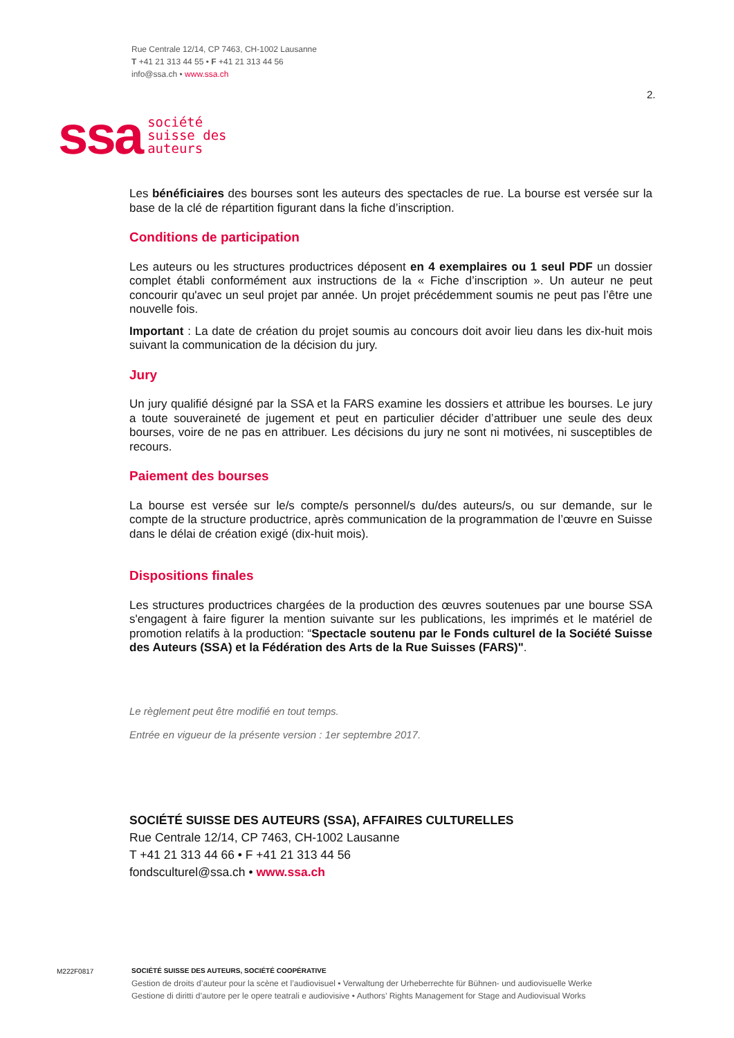Rue Centrale 12/14, CP 7463, CH-1002 Lausanne
T +41 21 313 44 55 • F +41 21 313 44 56
info@ssa.ch • www.ssa.ch
2.
ssa société
suisse des
auteurs
Les bénéficiaires des bourses sont les auteurs des spectacles de rue. La bourse est versée sur la base de la clé de répartition figurant dans la fiche d’inscription.
Conditions de participation
Les auteurs ou les structures productrices déposent en 4 exemplaires ou 1 seul PDF un dossier complet établi conformément aux instructions de la « Fiche d’inscription ». Un auteur ne peut concourir qu'avec un seul projet par année. Un projet précédemment soumis ne peut pas l’être une nouvelle fois.
Important : La date de création du projet soumis au concours doit avoir lieu dans les dix-huit mois suivant la communication de la décision du jury.
Jury
Un jury qualifié désigné par la SSA et la FARS examine les dossiers et attribue les bourses. Le jury a toute souveraineté de jugement et peut en particulier décider d’attribuer une seule des deux bourses, voire de ne pas en attribuer. Les décisions du jury ne sont ni motivées, ni susceptibles de recours.
Paiement des bourses
La bourse est versée sur le/s compte/s personnel/s du/des auteurs/s, ou sur demande, sur le compte de la structure productrice, après communication de la programmation de l’œuvre en Suisse dans le délai de création exigé (dix-huit mois).
Dispositions finales
Les structures productrices chargées de la production des œuvres soutenues par une bourse SSA s'engagent à faire figurer la mention suivante sur les publications, les imprimés et le matériel de promotion relatifs à la production: “Spectacle soutenu par le Fonds culturel de la Société Suisse des Auteurs (SSA) et la Fédération des Arts de la Rue Suisses (FARS)".
Le règlement peut être modifié en tout temps.
Entrée en vigueur de la présente version : 1er septembre 2017.
SOCIÉTÉ SUISSE DES AUTEURS (SSA), AFFAIRES CULTURELLES
Rue Centrale 12/14, CP 7463, CH-1002 Lausanne
T +41 21 313 44 66 • F +41 21 313 44 56
fondsculturel@ssa.ch • www.ssa.ch
M222F0817
SOCIÉTÉ SUISSE DES AUTEURS, SOCIÉTÉ COOPÉRATIVE
Gestion de droits d’auteur pour la scène et l’audiovisuel • Verwaltung der Urheberrechte für Bühnen- und audiovisuelle Werke
Gestione di diritti d’autore per le opere teatrali e audiovisive • Authors’ Rights Management for Stage and Audiovisual Works